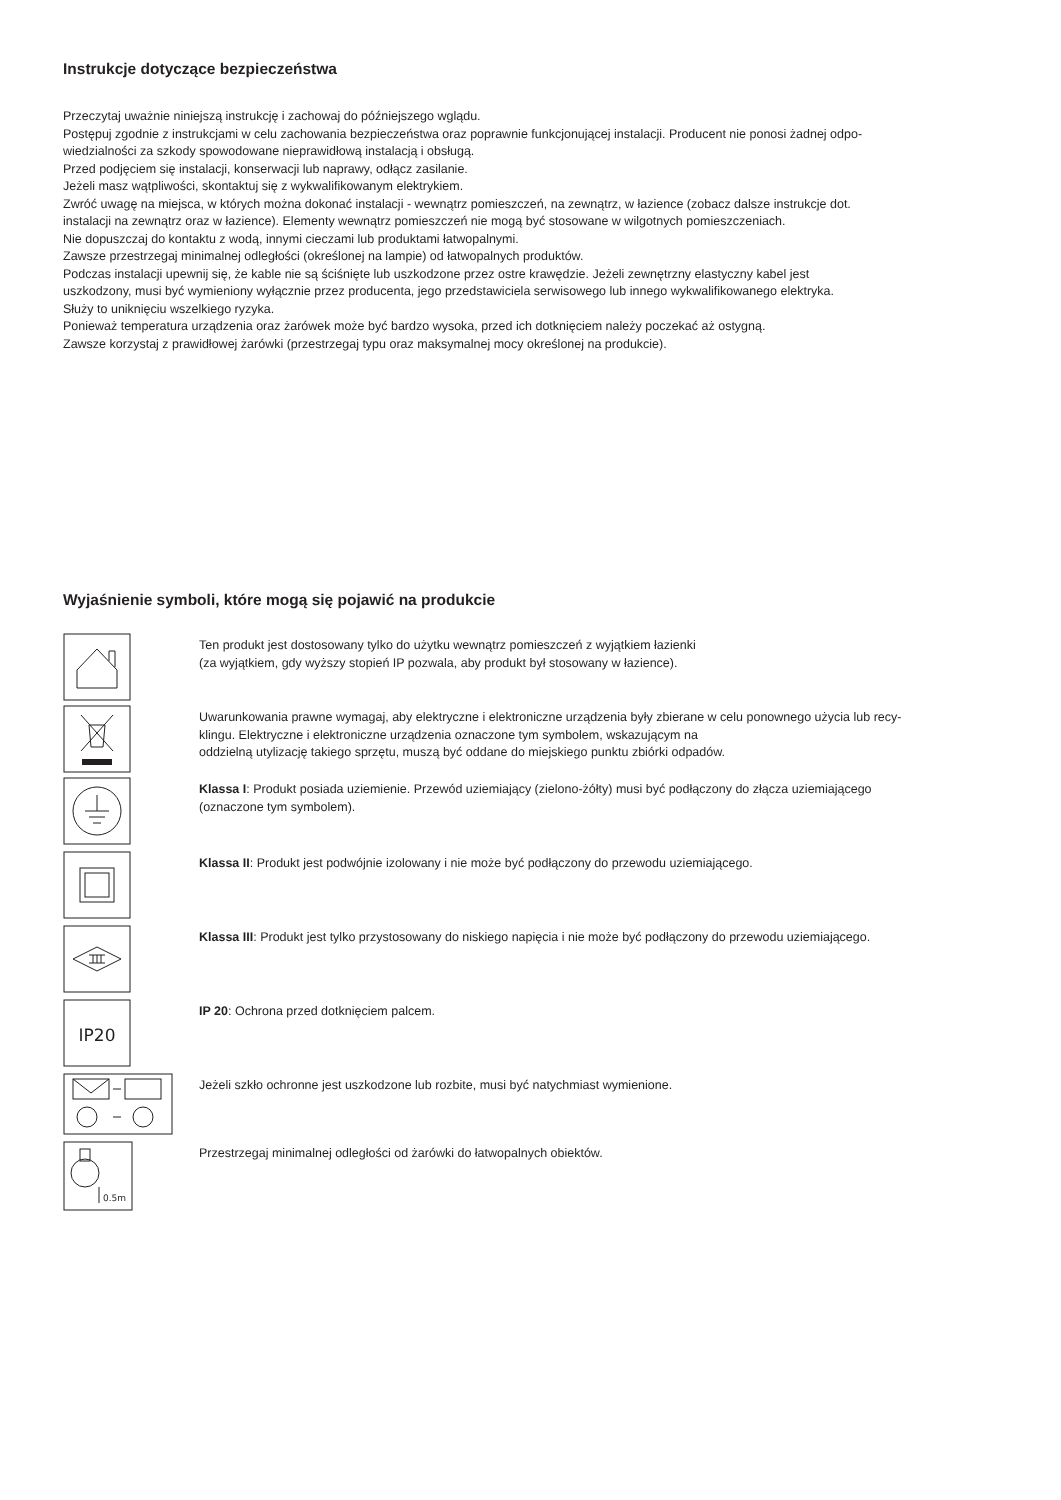Instrukcje dotyczące bezpieczeństwa
Przeczytaj uważnie niniejszą instrukcję i zachowaj do późniejszego wglądu.
Postępuj zgodnie z instrukcjami w celu zachowania bezpieczeństwa oraz poprawnie funkcjonującej instalacji. Producent nie ponosi żadnej odpo-
wiedzialności za szkody spowodowane nieprawidłową instalacją i obsługą.
Przed podjęciem się instalacji, konserwacji lub naprawy, odłącz zasilanie.
Jeżeli masz wątpliwości, skontaktuj się z wykwalifikowanym elektrykiem.
Zwróć uwagę na miejsca, w których można dokonać instalacji - wewnątrz pomieszczeń, na zewnątrz, w łazience (zobacz dalsze instrukcje dot.
instalacji na zewnątrz oraz w łazience). Elementy wewnątrz pomieszczeń nie mogą być stosowane w wilgotnych pomieszczeniach.
Nie dopuszczaj do kontaktu z wodą, innymi cieczami lub produktami łatwopalnymi.
Zawsze przestrzegaj minimalnej odległości (określonej na lampie) od łatwopalnych produktów.
Podczas instalacji upewnij się, że kable nie są ściśnięte lub uszkodzone przez ostre krawędzie. Jeżeli zewnętrzny elastyczny kabel jest
uszkodzony, musi być wymieniony wyłącznie przez producenta, jego przedstawiciela serwisowego lub innego wykwalifikowanego elektryka.
Służy to uniknięciu wszelkiego ryzyka.
Ponieważ temperatura urządzenia oraz żarówek może być bardzo wysoka, przed ich dotknięciem należy poczekać aż ostygną.
Zawsze korzystaj z prawidłowej żarówki (przestrzegaj typu oraz maksymalnej mocy określonej na produkcie).
Wyjaśnienie symboli, które mogą się pojawić na produkcie
Ten produkt jest dostosowany tylko do użytku wewnątrz pomieszczeń z wyjątkiem łazienki
(za wyjątkiem, gdy wyższy stopień IP pozwala, aby produkt był stosowany w łazience).
Uwarunkowania prawne wymagaj, aby elektryczne i elektroniczne urządzenia były zbierane w celu ponownego użycia lub recy-
klingu. Elektryczne i elektroniczne urządzenia oznaczone tym symbolem, wskazującym na
oddzielną utylizację takiego sprzętu, muszą być oddane do miejskiego punktu zbiórki odpadów.
Klassa I: Produkt posiada uziemienie. Przewód uziemiający (zielono-żółty) musi być podłączony do złącza uziemiającego
(oznaczone tym symbolem).
Klassa II: Produkt jest podwójnie izolowany i nie może być podłączony do przewodu uziemiającego.
Klassa III: Produkt jest tylko przystosowany do niskiego napięcia i nie może być podłączony do przewodu uziemiającego.
IP20
IP 20: Ochrona przed dotknięciem palcem.
Jeżeli szkło ochronne jest uszkodzone lub rozbite, musi być natychmiast wymienione.
0.5m
Przestrzegaj minimalnej odległości od żarówki do łatwopalnych obiektów.